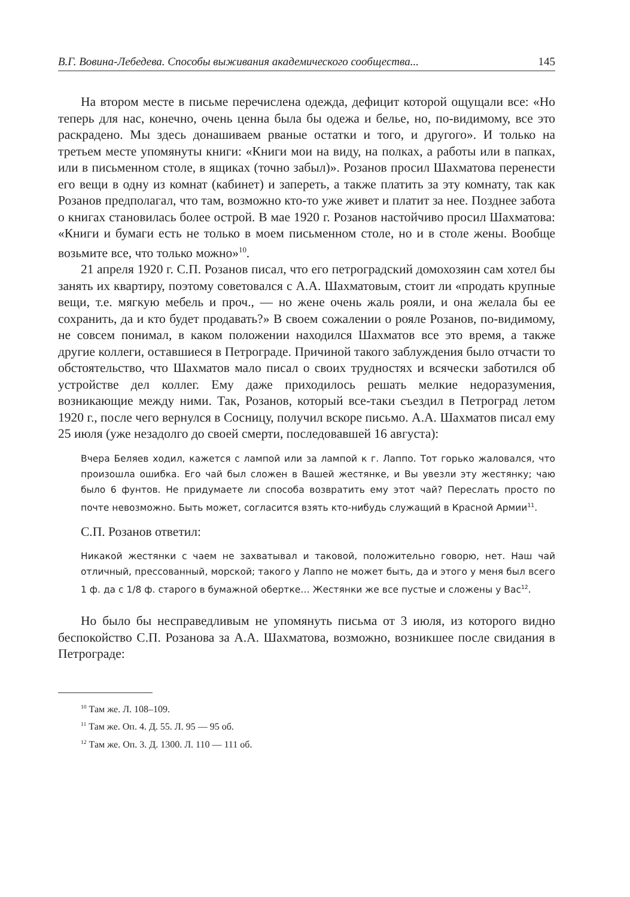В.Г. Вовина-Лебедева. Способы выживания академического сообщества... 145
На втором месте в письме перечислена одежда, дефицит которой ощущали все: «Но теперь для нас, конечно, очень ценна была бы одежа и белье, но, по-видимому, все это раскрадено. Мы здесь донашиваем рваные остатки и того, и другого». И только на третьем месте упомянуты книги: «Книги мои на виду, на полках, а работы или в папках, или в письменном столе, в ящиках (точно забыл)». Розанов просил Шахматова перенести его вещи в одну из комнат (кабинет) и запереть, а также платить за эту комнату, так как Розанов предполагал, что там, возможно кто-то уже живет и платит за нее. Позднее забота о книгах становилась более острой. В мае 1920 г. Розанов настойчиво просил Шахматова: «Книги и бумаги есть не только в моем письменном столе, но и в столе жены. Вообще возьмите все, что только можно»<sup>10</sup>.
21 апреля 1920 г. С.П. Розанов писал, что его петроградский домохозяин сам хотел бы занять их квартиру, поэтому советовался с А.А. Шахматовым, стоит ли «продать крупные вещи, т.е. мягкую мебель и проч., — но жене очень жаль рояли, и она желала бы ее сохранить, да и кто будет продавать?» В своем сожалении о рояле Розанов, по-видимому, не совсем понимал, в каком положении находился Шахматов все это время, а также другие коллеги, оставшиеся в Петрограде. Причиной такого заблуждения было отчасти то обстоятельство, что Шахматов мало писал о своих трудностях и всячески заботился об устройстве дел коллег. Ему даже приходилось решать мелкие недоразумения, возникающие между ними. Так, Розанов, который все-таки съездил в Петроград летом 1920 г., после чего вернулся в Сосницу, получил вскоре письмо. А.А. Шахматов писал ему 25 июля (уже незадолго до своей смерти, последовавшей 16 августа):
Вчера Беляев ходил, кажется с лампой или за лампой к г. Лаппо. Тот горько жаловался, что произошла ошибка. Его чай был сложен в Вашей жестянке, и Вы увезли эту жестянку; чаю было 6 фунтов. Не придумаете ли способа возвратить ему этот чай? Переслать просто по почте невозможно. Быть может, согласится взять кто-нибудь служащий в Красной Армии<sup>11</sup>.
С.П. Розанов ответил:
Никакой жестянки с чаем не захватывал и таковой, положительно говорю, нет. Наш чай отличный, прессованный, морской; такого у Лаппо не может быть, да и этого у меня был всего 1 ф. да с 1/8 ф. старого в бумажной обертке… Жестянки же все пустые и сложены у Вас<sup>12</sup>.
Но было бы несправедливым не упомянуть письма от 3 июля, из которого видно беспокойство С.П. Розанова за А.А. Шахматова, возможно, возникшее после свидания в Петрограде:
<sup>10</sup> Там же. Л. 108–109.
<sup>11</sup> Там же. Оп. 4. Д. 55. Л. 95 — 95 об.
<sup>12</sup> Там же. Оп. 3. Д. 1300. Л. 110 — 111 об.